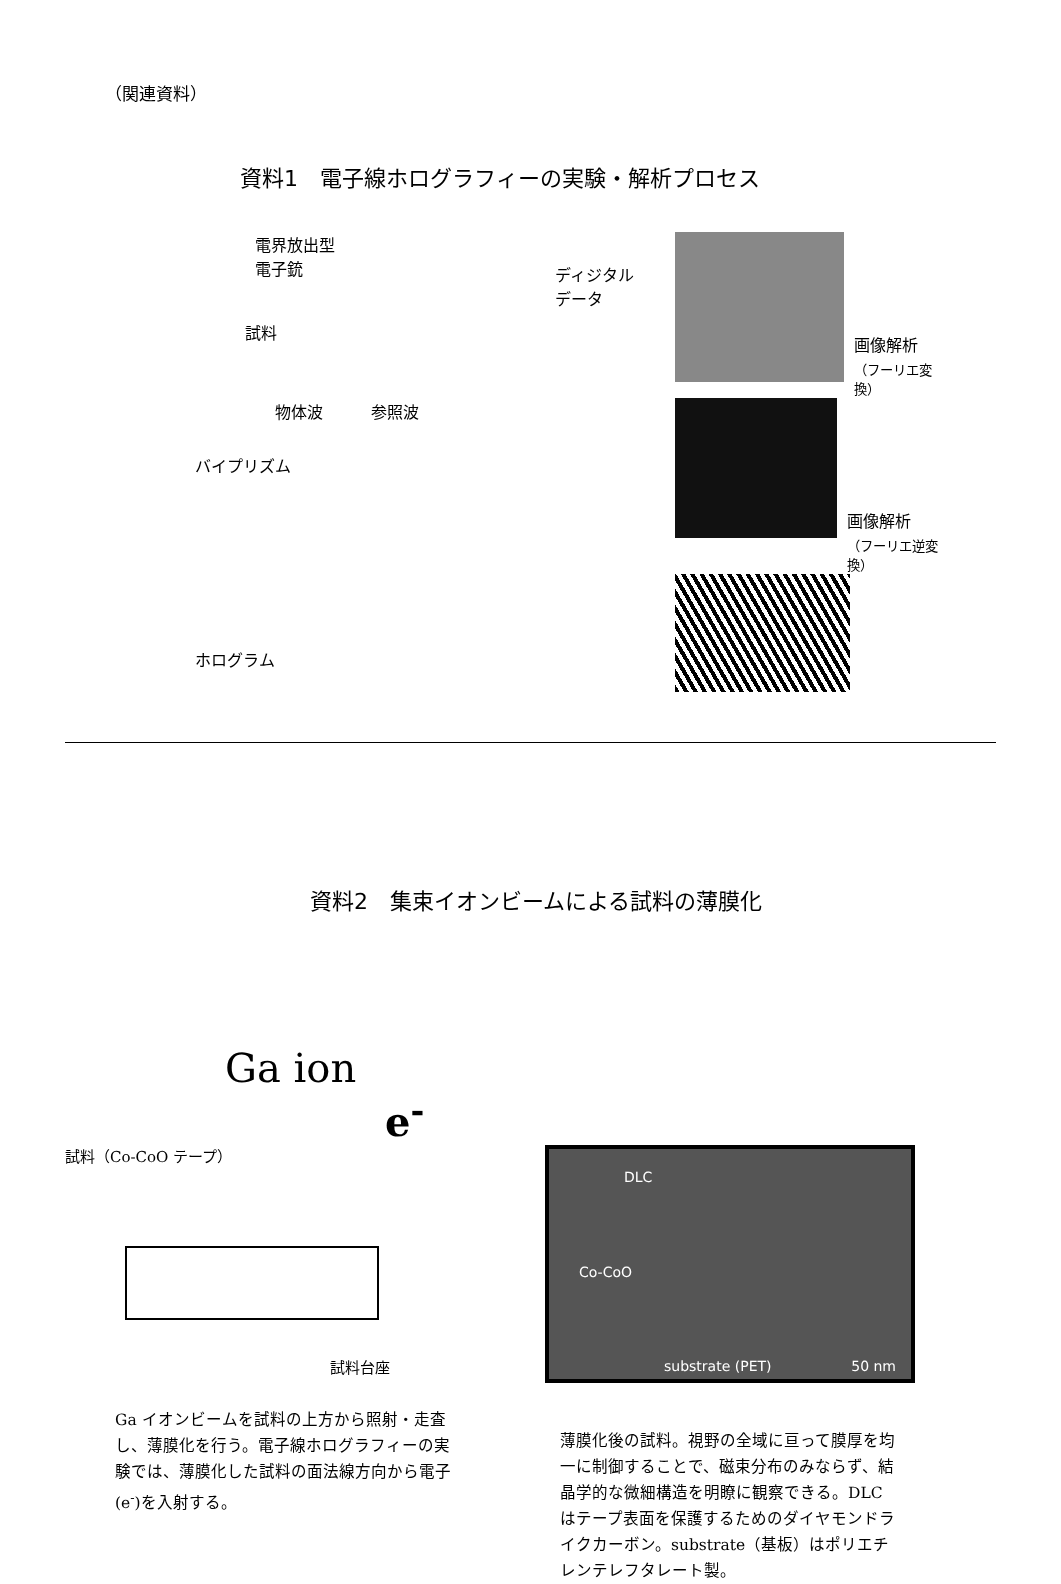（関連資料）
資料1　電子線ホログラフィーの実験・解析プロセス
電界放出型
電子銃
試料
物体波　　　参照波
バイプリズム
ホログラム
ディジタル
データ
画像解析
（フーリエ変換）
画像解析
（フーリエ逆変換）
資料2　集束イオンビームによる試料の薄膜化
Ga ion
e<sup>-</sup>
試料（Co-CoO テープ）
試料台座
Ga イオンビームを試料の上方から照射・走査し、薄膜化を行う。電子線ホログラフィーの実験では、薄膜化した試料の面法線方向から電子(e<sup>-</sup>)を入射する。
DLC
Co-CoO
substrate (PET) 50 nm
薄膜化後の試料。視野の全域に亘って膜厚を均一に制御することで、磁束分布のみならず、結晶学的な微細構造を明瞭に観察できる。DLC はテープ表面を保護するためのダイヤモンドライクカーボン。substrate（基板）はポリエチレンテレフタレート製。